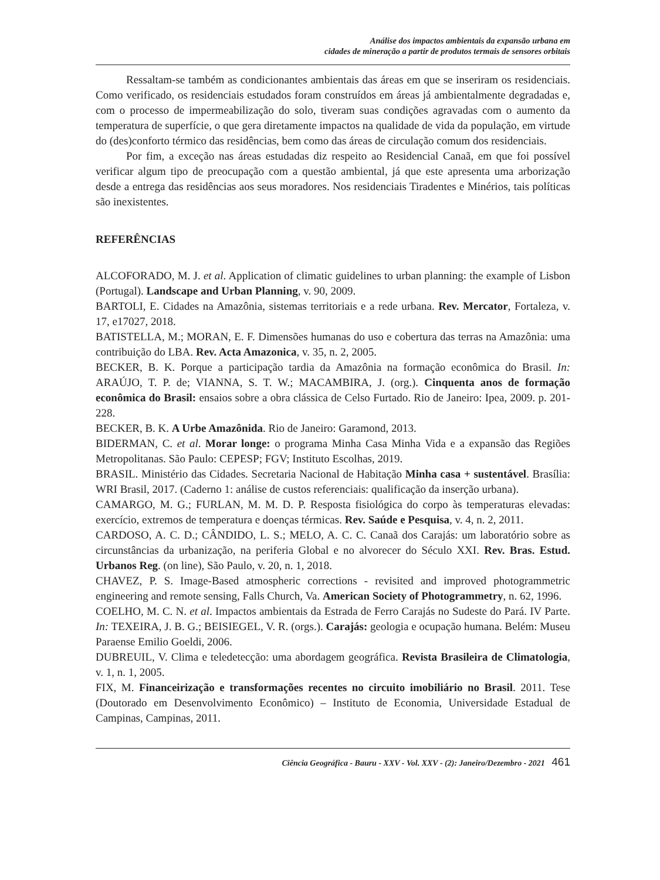Análise dos impactos ambientais da expansão urbana em
cidades de mineração a partir de produtos termais de sensores orbitais
Ressaltam-se também as condicionantes ambientais das áreas em que se inseriram os residenciais. Como verificado, os residenciais estudados foram construídos em áreas já ambientalmente degradadas e, com o processo de impermeabilização do solo, tiveram suas condições agravadas com o aumento da temperatura de superfície, o que gera diretamente impactos na qualidade de vida da população, em virtude do (des)conforto térmico das residências, bem como das áreas de circulação comum dos residenciais.
Por fim, a exceção nas áreas estudadas diz respeito ao Residencial Canaã, em que foi possível verificar algum tipo de preocupação com a questão ambiental, já que este apresenta uma arborização desde a entrega das residências aos seus moradores. Nos residenciais Tiradentes e Minérios, tais políticas são inexistentes.
REFERÊNCIAS
ALCOFORADO, M. J. et al. Application of climatic guidelines to urban planning: the example of Lisbon (Portugal). Landscape and Urban Planning, v. 90, 2009.
BARTOLI, E. Cidades na Amazônia, sistemas territoriais e a rede urbana. Rev. Mercator, Fortaleza, v. 17, e17027, 2018.
BATISTELLA, M.; MORAN, E. F. Dimensões humanas do uso e cobertura das terras na Amazônia: uma contribuição do LBA. Rev. Acta Amazonica, v. 35, n. 2, 2005.
BECKER, B. K. Porque a participação tardia da Amazônia na formação econômica do Brasil. In: ARAÚJO, T. P. de; VIANNA, S. T. W.; MACAMBIRA, J. (org.). Cinquenta anos de formação econômica do Brasil: ensaios sobre a obra clássica de Celso Furtado. Rio de Janeiro: Ipea, 2009. p. 201-228.
BECKER, B. K. A Urbe Amazônida. Rio de Janeiro: Garamond, 2013.
BIDERMAN, C. et al. Morar longe: o programa Minha Casa Minha Vida e a expansão das Regiões Metropolitanas. São Paulo: CEPESP; FGV; Instituto Escolhas, 2019.
BRASIL. Ministério das Cidades. Secretaria Nacional de Habitação Minha casa + sustentável. Brasília: WRI Brasil, 2017. (Caderno 1: análise de custos referenciais: qualificação da inserção urbana).
CAMARGO, M. G.; FURLAN, M. M. D. P. Resposta fisiológica do corpo às temperaturas elevadas: exercício, extremos de temperatura e doenças térmicas. Rev. Saúde e Pesquisa, v. 4, n. 2, 2011.
CARDOSO, A. C. D.; CÂNDIDO, L. S.; MELO, A. C. C. Canaã dos Carajás: um laboratório sobre as circunstâncias da urbanização, na periferia Global e no alvorecer do Século XXI. Rev. Bras. Estud. Urbanos Reg. (on line), São Paulo, v. 20, n. 1, 2018.
CHAVEZ, P. S. Image-Based atmospheric corrections - revisited and improved photogrammetric engineering and remote sensing, Falls Church, Va. American Society of Photogrammetry, n. 62, 1996.
COELHO, M. C. N. et al. Impactos ambientais da Estrada de Ferro Carajás no Sudeste do Pará. IV Parte. In: TEXEIRA, J. B. G.; BEISIEGEL, V. R. (orgs.). Carajás: geologia e ocupação humana. Belém: Museu Paraense Emilio Goeldi, 2006.
DUBREUIL, V. Clima e teledetecção: uma abordagem geográfica. Revista Brasileira de Climatologia, v. 1, n. 1, 2005.
FIX, M. Financeirização e transformações recentes no circuito imobiliário no Brasil. 2011. Tese (Doutorado em Desenvolvimento Econômico) – Instituto de Economia, Universidade Estadual de Campinas, Campinas, 2011.
Ciência Geográfica - Bauru - XXV - Vol. XXV - (2): Janeiro/Dezembro - 2021 461